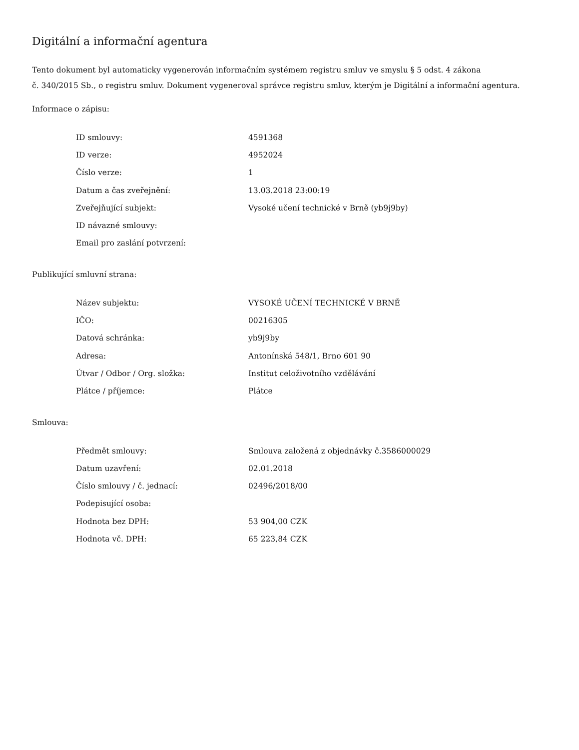Digitální a informační agentura
Tento dokument byl automaticky vygenerován informačním systémem registru smluv ve smyslu § 5 odst. 4 zákona
č. 340/2015 Sb., o registru smluv. Dokument vygeneroval správce registru smluv, kterým je Digitální a informační agentura.
Informace o zápisu:
| ID smlouvy: | 4591368 |
| ID verze: | 4952024 |
| Číslo verze: | 1 |
| Datum a čas zveřejnění: | 13.03.2018 23:00:19 |
| Zveřejňující subjekt: | Vysoké učení technické v Brně (yb9j9by) |
| ID návazné smlouvy: | |
| Email pro zaslání potvrzení: | |
Publikující smluvní strana:
| Název subjektu: | VYSOKÉ UČENÍ TECHNICKÉ V BRNĚ |
| IČO: | 00216305 |
| Datová schránka: | yb9j9by |
| Adresa: | Antonínská 548/1, Brno 601 90 |
| Útvar / Odbor / Org. složka: | Institut celoživotního vzdělávání |
| Plátce / příjemce: | Plátce |
Smlouva:
| Předmět smlouvy: | Smlouva založená z objednávky č.3586000029 |
| Datum uzavření: | 02.01.2018 |
| Číslo smlouvy / č. jednací: | 02496/2018/00 |
| Podepisující osoba: | |
| Hodnota bez DPH: | 53 904,00 CZK |
| Hodnota vč. DPH: | 65 223,84 CZK |